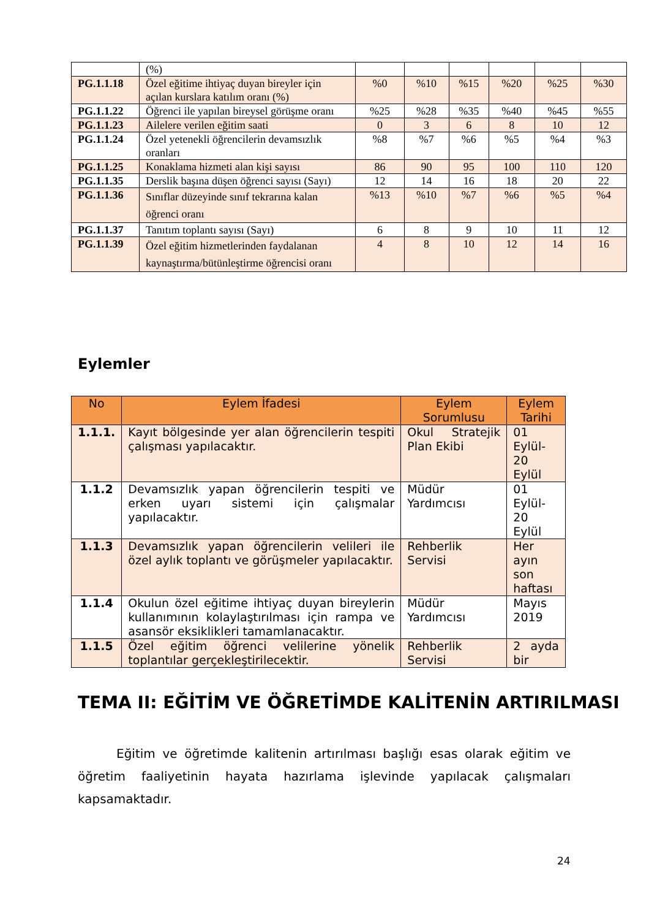| | (%) | | | | | | |
| PG.1.1.18 | Özel eğitime ihtiyaç duyan bireyler için açılan kurslara katılım oranı (%) | %0 | %10 | %15 | %20 | %25 | %30 |
| PG.1.1.22 | Öğrenci ile yapılan bireysel görüşme oranı | %25 | %28 | %35 | %40 | %45 | %55 |
| PG.1.1.23 | Ailelere verilen eğitim saati | 0 | 3 | 6 | 8 | 10 | 12 |
| PG.1.1.24 | Özel yetenekli öğrencilerin devamsızlık oranları | %8 | %7 | %6 | %5 | %4 | %3 |
| PG.1.1.25 | Konaklama hizmeti alan kişi sayısı | 86 | 90 | 95 | 100 | 110 | 120 |
| PG.1.1.35 | Derslik başına düşen öğrenci sayısı (Sayı) | 12 | 14 | 16 | 18 | 20 | 22 |
| PG.1.1.36 | Sınıflar düzeyinde sınıf tekrarına kalan öğrenci oranı | %13 | %10 | %7 | %6 | %5 | %4 |
| PG.1.1.37 | Tanıtım toplantı sayısı (Sayı) | 6 | 8 | 9 | 10 | 11 | 12 |
| PG.1.1.39 | Özel eğitim hizmetlerinden faydalanan kaynaştırma/bütünleştirme öğrencisi oranı | 4 | 8 | 10 | 12 | 14 | 16 |
Eylemler
| No | Eylem İfadesi | Eylem Sorumlusu | Eylem Tarihi |
| --- | --- | --- | --- |
| 1.1.1. | Kayıt bölgesinde yer alan öğrencilerin tespiti çalışması yapılacaktır. | Okul Stratejik Plan Ekibi | 01 Eylül-20 Eylül |
| 1.1.2 | Devamsızlık yapan öğrencilerin tespiti ve erken uyarı sistemi için çalışmalar yapılacaktır. | Müdür Yardımcısı | 01 Eylül-20 Eylül |
| 1.1.3 | Devamsızlık yapan öğrencilerin velileri ile özel aylık toplantı ve görüşmeler yapılacaktır. | Rehberlik Servisi | Her ayın son haftası |
| 1.1.4 | Okulun özel eğitime ihtiyaç duyan bireylerin kullanımının kolaylaştırılması için rampa ve asansör eksiklikleri tamamlanacaktır. | Müdür Yardımcısı | Mayıs 2019 |
| 1.1.5 | Özel eğitim öğrenci velilerine yönelik toplantılar gerçekleştirilecektir. | Rehberlik Servisi | 2 ayda bir |
TEMA II: EĞİTİM VE ÖĞRETİMDE KALİTENİN ARTIRILMASI
Eğitim ve öğretimde kalitenin artırılması başlığı esas olarak eğitim ve öğretim faaliyetinin hayata hazırlama işlevinde yapılacak çalışmaları kapsamaktadır.
24